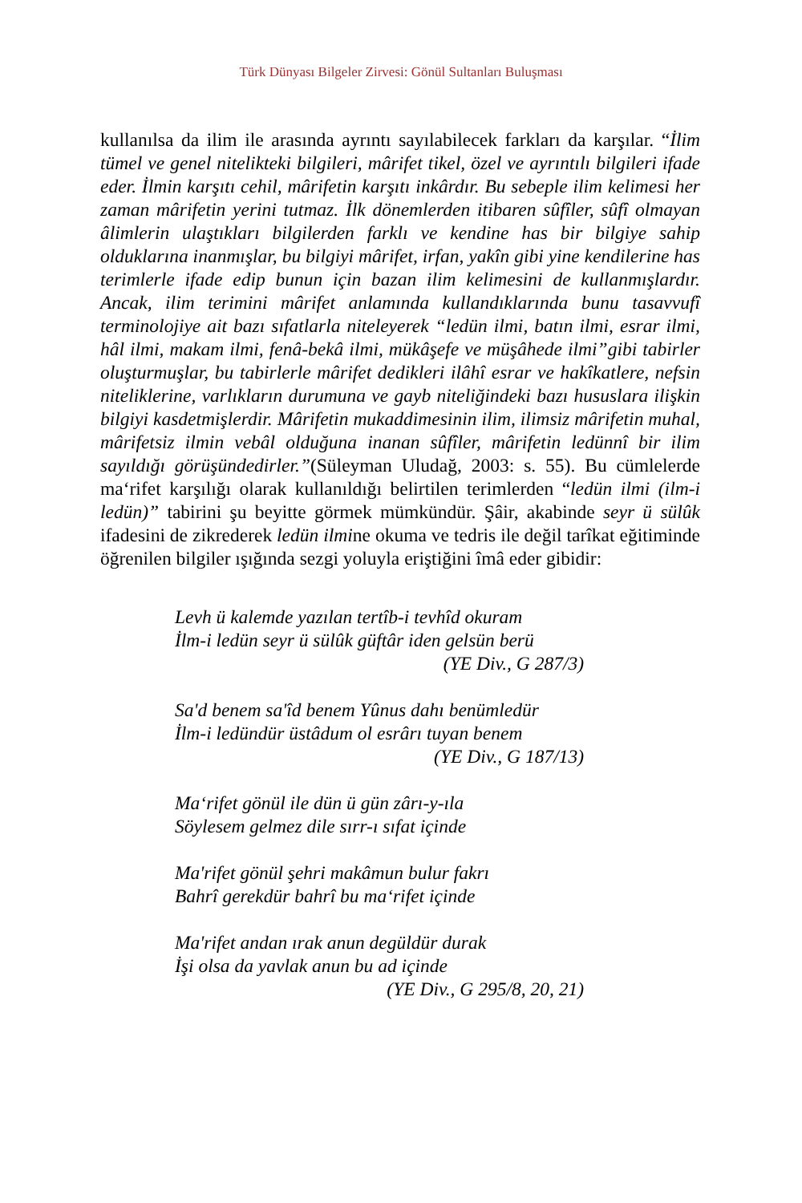Türk Dünyası Bilgeler Zirvesi: Gönül Sultanları Buluşması
kullanılsa da ilim ile arasında ayrıntı sayılabilecek farkları da karşılar. “İlim tümel ve genel nitelikteki bilgileri, mârifet tikel, özel ve ayrıntılı bilgileri ifade eder. İlmin karşıtı cehil, mârifetin karşıtı inkârdır. Bu sebeple ilim kelimesi her zaman mârifetin yerini tutmaz. İlk dönemlerden itibaren sûfîler, sûfî olmayan âlimlerin ulaştıkları bilgilerden farklı ve kendine has bir bilgiye sahip olduklarına inanmışlar, bu bilgiyi mârifet, irfan, yakîn gibi yine kendilerine has terimlerle ifade edip bunun için bazan ilim kelimesini de kullanmışlardır. Ancak, ilim terimini mârifet anlamında kullandıklarında bunu tasavvufî terminolojiye ait bazı sıfatlarla niteleyerek “ledün ilmi, batın ilmi, esrar ilmi, hâl ilmi, makam ilmi, fenâ-bekâ ilmi, mükâşefe ve müşâhede ilmi”gibi tabirler oluşturmuşlar, bu tabirlerle mârifet dedikleri ilâhî esrar ve hakîkatlere, nefsin niteliklerine, varlıkların durumuna ve gayb niteliğindeki bazı hususlara ilişkin bilgiyi kasdetmişlerdir. Mârifetin mukaddimesinin ilim, ilimsiz mârifetin muhal, mârifetsiz ilmin vebâl olduğuna inanan sûfîler, mârifetin ledünnî bir ilim sayıldığı görüşündedirler.”(Süleyman Uludağ, 2003: s. 55). Bu cümlelerde ma‘rifet karşılığı olarak kullanıldığı belirtilen terimlerden “ledün ilmi (ilm-i ledün)” tabirini şu beyitte görmek mümkündür. Şâir, akabinde seyr ü sülûk ifadesini de zikrederek ledün ilmine okuma ve tedris ile değil tarîkat eğitiminde öğrenilen bilgiler ışığında sezgi yoluyla eriştiğini îmâ eder gibidir:
Levh ü kalemde yazılan tertîb-i tevhîd okuram
İlm-i ledün seyr ü sülûk güftâr iden gelsün berü
(YE Div., G 287/3)
Sa'd benem sa'îd benem Yûnus dahı benümledür
İlm-i ledündür üstâdum ol esrârı tuyan benem
(YE Div., G 187/13)
Ma‘rifet gönül ile dün ü gün zârı-y-ıla
Söylesem gelmez dile sırr-ı sıfat içinde
Ma'rifet gönül şehri makâmun bulur fakrı
Bahrî gerekdür bahrî bu ma‘rifet içinde
Ma'rifet andan ırak anun degüldür durak
İşi olsa da yavlak anun bu ad içinde
(YE Div., G 295/8, 20, 21)